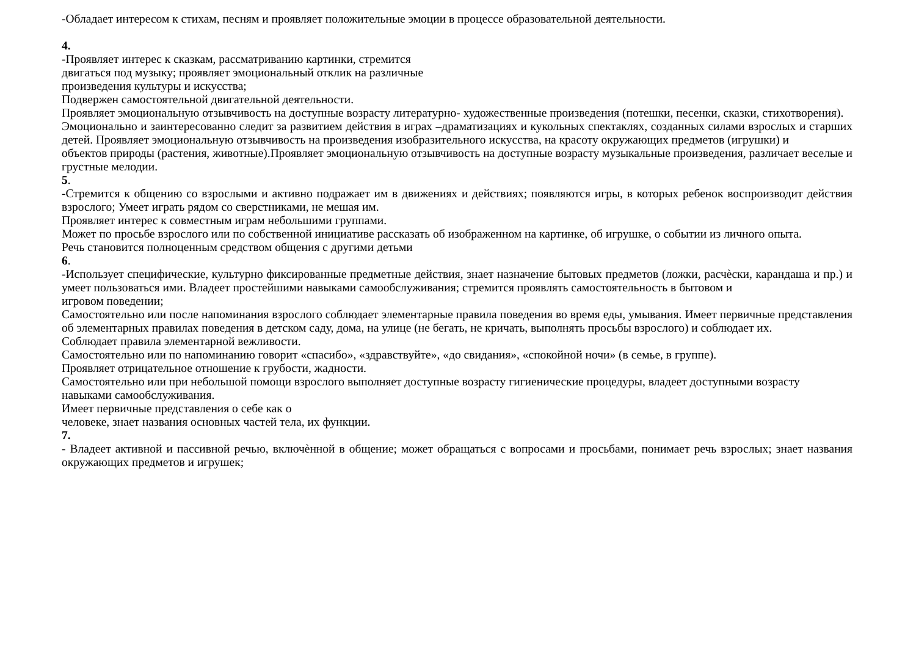-Обладает интересом к стихам, песням и проявляет положительные эмоции в процессе образовательной деятельности.
4.
-Проявляет интерес к сказкам, рассматриванию картинки, стремится
двигаться под музыку; проявляет эмоциональный отклик на различные
произведения культуры и искусства;
Подвержен самостоятельной двигательной деятельности.
Проявляет эмоциональную отзывчивость на доступные возрасту литературно- художественные произведения (потешки, песенки, сказки, стихотворения).
Эмоционально и заинтересованно следит за развитием действия в играх –драматизациях и кукольных спектаклях, созданных силами взрослых и старших детей. Проявляет эмоциональную отзывчивость на произведения изобразительного искусства, на красоту окружающих предметов (игрушки) и
объектов природы (растения, животные).Проявляет эмоциональную отзывчивость на доступные возрасту музыкальные произведения, различает веселые и грустные мелодии.
5.
-Стремится к общению со взрослыми и активно подражает им в движениях и действиях; появляются игры, в которых ребенок воспроизводит действия взрослого; Умеет играть рядом со сверстниками, не мешая им.
Проявляет интерес к совместным играм небольшими группами.
Может по просьбе взрослого или по собственной инициативе рассказать об изображенном на картинке, об игрушке, о событии из личного опыта.
Речь становится полноценным средством общения с другими детьми
6.
-Использует специфические, культурно фиксированные предметные действия, знает назначение бытовых предметов (ложки, расчѐски, карандаша и пр.) и умеет пользоваться ими. Владеет простейшими навыками самообслуживания; стремится проявлять самостоятельность в бытовом и
игровом поведении;
Самостоятельно или после напоминания взрослого соблюдает элементарные правила поведения во время еды, умывания. Имеет первичные представления об элементарных правилах поведения в детском саду, дома, на улице (не бегать, не кричать, выполнять просьбы взрослого) и соблюдает их.
Соблюдает правила элементарной вежливости.
Самостоятельно или по напоминанию говорит «спасибо», «здравствуйте», «до свидания», «спокойной ночи» (в семье, в группе).
Проявляет отрицательное отношение к грубости, жадности.
Самостоятельно или при небольшой помощи взрослого выполняет доступные возрасту гигиенические процедуры, владеет доступными возрасту навыками самообслуживания.
Имеет первичные представления о себе как о
человеке, знает названия основных частей тела, их функции.
7.
- Владеет активной и пассивной речью, включѐнной в общение; может обращаться с вопросами и просьбами, понимает речь взрослых; знает названия окружающих предметов и игрушек;